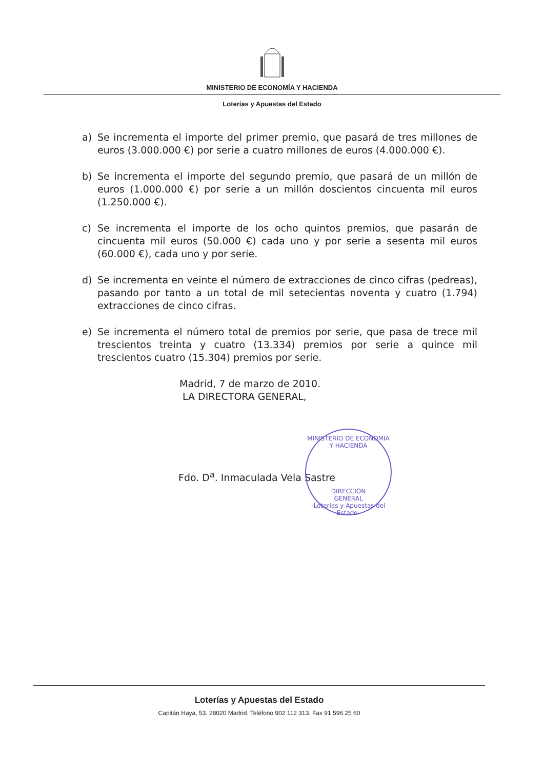MINISTERIO DE ECONOMÍA Y HACIENDA
Loterías y Apuestas del Estado
a) Se incrementa el importe del primer premio, que pasará de tres millones de euros (3.000.000 €) por serie a cuatro millones de euros (4.000.000 €).
b) Se incrementa el importe del segundo premio, que pasará de un millón de euros (1.000.000 €) por serie a un millón doscientos cincuenta mil euros (1.250.000 €).
c) Se incrementa el importe de los ocho quintos premios, que pasarán de cincuenta mil euros (50.000 €) cada uno y por serie a sesenta mil euros (60.000 €), cada uno y por serie.
d) Se incrementa en veinte el número de extracciones de cinco cifras (pedreas), pasando por tanto a un total de mil setecientas noventa y cuatro (1.794) extracciones de cinco cifras.
e) Se incrementa el número total de premios por serie, que pasa de trece mil trescientos treinta y cuatro (13.334) premios por serie a quince mil trescientos cuatro (15.304) premios por serie.
Madrid, 7 de marzo de 2010.
LA DIRECTORA GENERAL,
MINISTERIO DE ECONOMIA Y HACIENDA
DIRECCIÓN
GENERAL
-Loterías y Apuestas del Estado-
Fdo. D<sup>a</sup>. Inmaculada Vela Sastre
Loterías y Apuestas del Estado
Capitán Haya, 53. 28020 Madrid. Teléfono 902 112 313. Fax 91 596 25 60